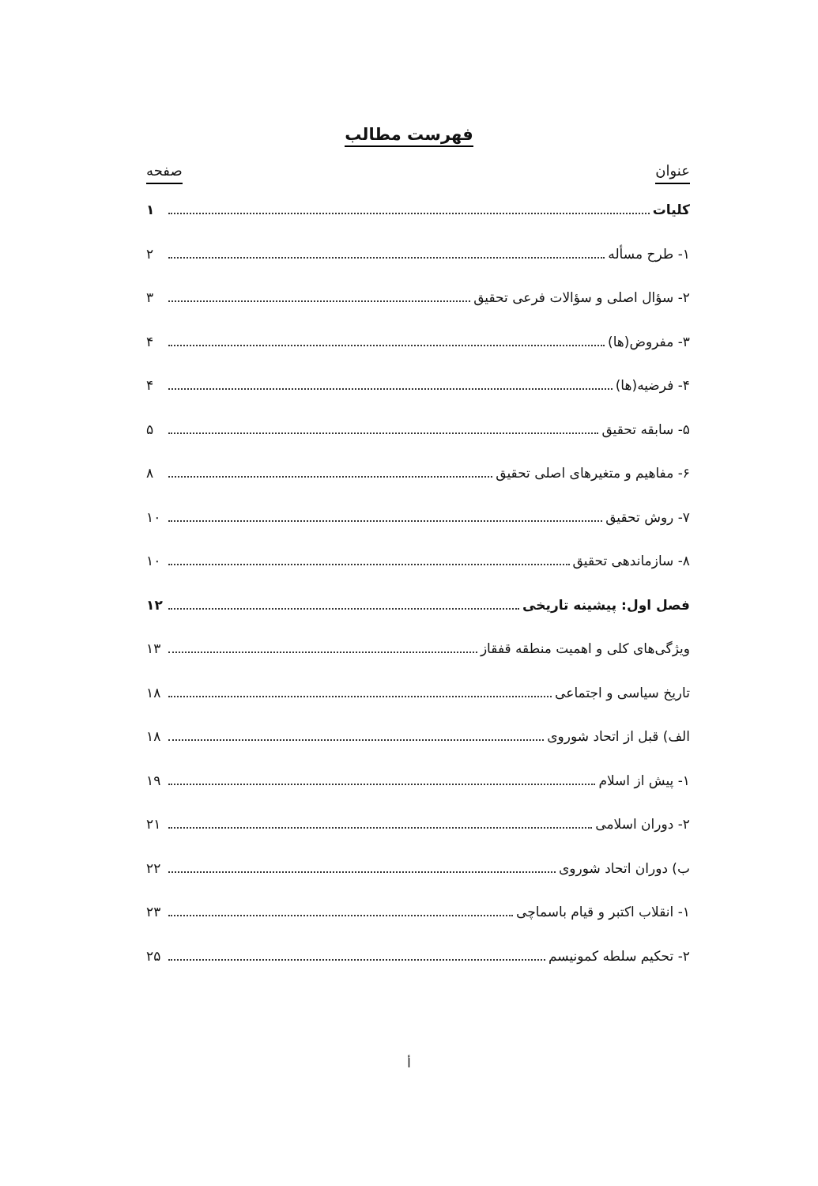فهرست مطالب
عنوان صفحه
کلیات ۱
۱- طرح مسأله ۲
۲- سؤال اصلی و سؤالات فرعی تحقیق ۳
۳- مفروض(ها) ۴
۴- فرضیه(ها) ۴
۵- سابقه تحقیق ۵
۶- مفاهیم و متغیرهای اصلی تحقیق ۸
۷- روش تحقیق ۱۰
۸- سازماندهی تحقیق ۱۰
فصل اول: پیشینه تاریخی ۱۲
ویژگی‌های کلی و اهمیت منطقه قفقاز ۱۳
تاریخ سیاسی و اجتماعی ۱۸
الف) قبل از اتحاد شوروی ۱۸
۱- پیش از اسلام ۱۹
۲- دوران اسلامی ۲۱
ب) دوران اتحاد شوروی ۲۲
۱- انقلاب اکتبر و قیام باسماچی ۲۳
۲- تحکیم سلطه کمونیسم ۲۵
أ